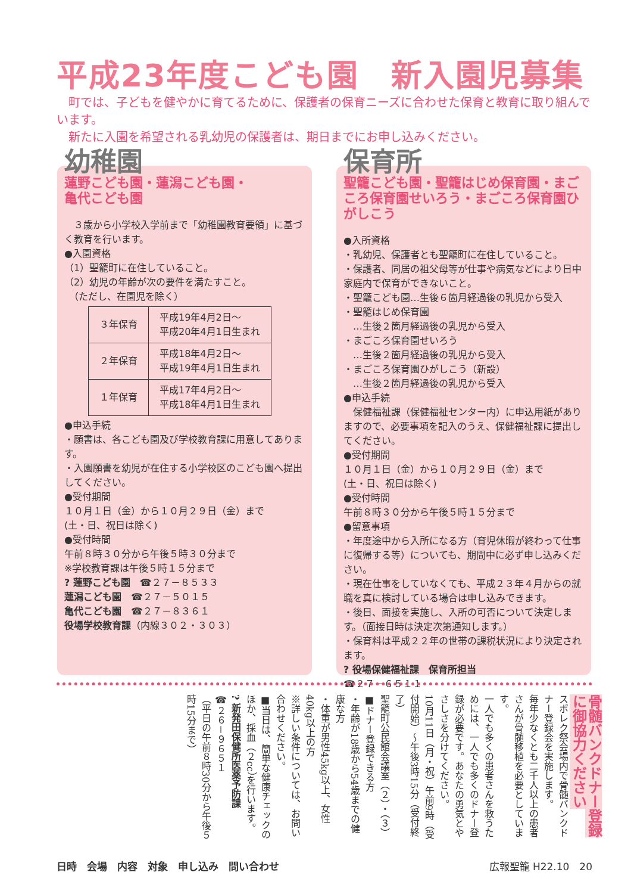平成23年度こども園　新入園児募集
　町では、子どもを健やかに育てるために、保護者の保育ニーズに合わせた保育と教育に取り組んでいます。
　新たに入園を希望される乳幼児の保護者は、期日までにお申し込みください。
幼稚園
蓮野こども園・蓮潟こども園・
亀代こども園
　３歳から小学校入学前まで「幼稚園教育要領」に基づく教育を行います。
●入園資格
（1）聖籠町に在住していること。
（2）幼児の年齢が次の要件を満たすこと。
　（ただし、在園児を除く）
| ３年保育 | 平成19年4月2日～ 平成20年4月1日生まれ |
| ２年保育 | 平成18年4月2日～ 平成19年4月1日生まれ |
| １年保育 | 平成17年4月2日～ 平成18年4月1日生まれ |
●申込手続
・願書は、各こども園及び学校教育課に用意してあります。
・入園願書を幼児が在住する小学校区のこども園へ提出してください。
●受付期間
１０月１日（金）から１０月２９日（金）まで
(土・日、祝日は除く)
●受付時間
午前８時３０分から午後５時３０分まで
※学校教育課は午後５時１５分まで
? 蓮野こども園　☎２７－８５３３
蓮潟こども園　☎２７－５０１５
亀代こども園　☎２７－８３６１
役場学校教育課（内線３０２・３０３）
保育所
聖籠こども園・聖籠はじめ保育園・まごころ保育園せいろう・まごころ保育園ひがしこう
●入所資格
・乳幼児、保護者とも聖籠町に在住していること。
・保護者、同居の祖父母等が仕事や病気などにより日中家庭内で保育ができないこと。
・聖籠こども園…生後６箇月経過後の乳児から受入
・聖籠はじめ保育園
　…生後２箇月経過後の乳児から受入
・まごころ保育園せいろう
　…生後２箇月経過後の乳児から受入
・まごころ保育園ひがしこう（新設）
　…生後２箇月経過後の乳児から受入
●申込手続
　保健福祉課（保健福祉センター内）に申込用紙がありますので、必要事項を記入のうえ、保健福祉課に提出してください。
●受付期間
１０月１日（金）から１０月２９日（金）まで
(土・日、祝日は除く)
●受付時間
午前８時３０分から午後５時１５分まで
●留意事項
・年度途中から入所になる方（育児休暇が終わって仕事に復帰する等）についても、期間中に必ず申し込みください。
・現在仕事をしていなくても、平成２３年４月からの就職を真に検討している場合は申し込みできます。
・後日、面接を実施し、入所の可否について決定します。（面接日時は決定次第通知します。）
・保育料は平成２２年の世帯の課税状況により決定されます。
? 役場保健福祉課　保育所担当
☎２７－６５１１
骨髄バンクドナー登録に御協力ください
スポレク祭会場内で骨髄バンクドナー登録会を実施します。
毎年少なくとも二千人以上の患者さんが骨髄移植を必要としています。
一人でも多くの患者さんを救うためには、一人でも多くのドナー登録が必要です。あなたの勇気とやさしさを分けてください。
10月11日（月・祝）午前9時（受付開始）～午後3時15分（受付終了）
聖籠町公民館会議室（２）・（３）
■ドナー登録できる方
・年齢が18歳から54歳までの健康な方
・体重が男性45kg以上、女性40kg以上の方
※詳しい条件については、お問い合わせください。
■当日は、簡単な健康チェックのほか、採血（２cc）を行います。
? 新発田保健所医薬予防課
☎２６－９６５１
（平日の午前８時30分から午後５時15分まで）
日時　会場　内容　対象　申し込み　問い合わせ 広報聖籠 H22.10　20